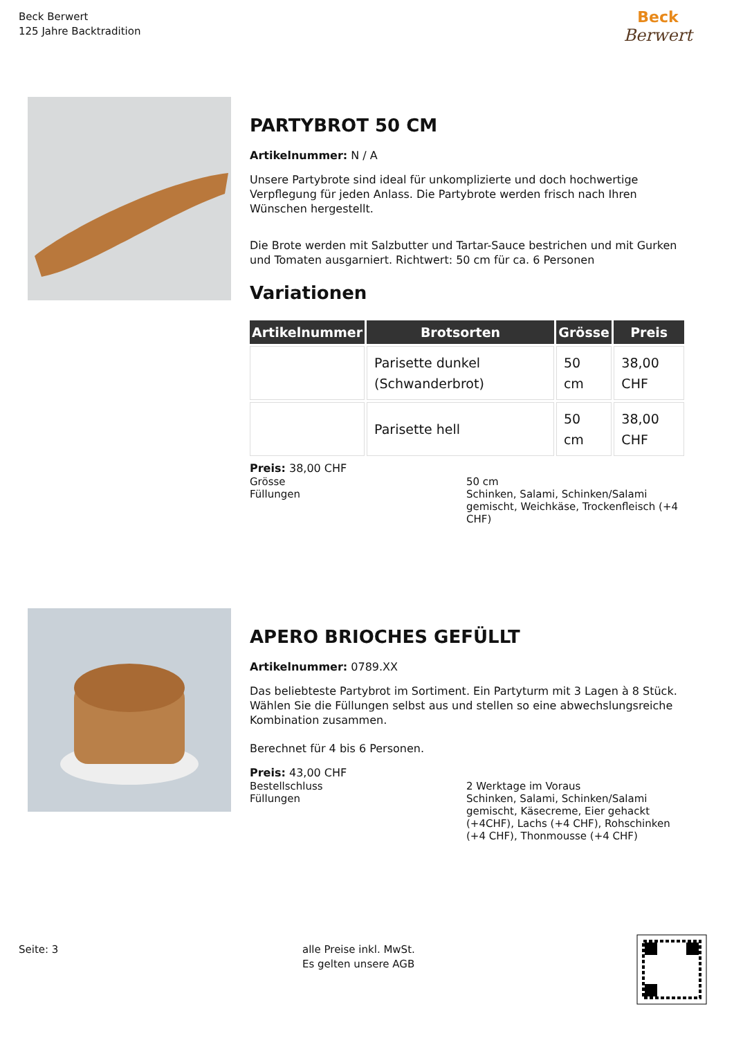Beck Berwert
125 Jahre Backtradition
Beck
Berwert
PARTYBROT 50 CM
Artikelnummer: N / A
Unsere Partybrote sind ideal für unkomplizierte und doch hochwertige Verpflegung für jeden Anlass. Die Partybrote werden frisch nach Ihren Wünschen hergestellt.
Die Brote werden mit Salzbutter und Tartar-Sauce bestrichen und mit Gurken und Tomaten ausgarniert. Richtwert: 50 cm für ca. 6 Personen
Variationen
| Artikelnummer | Brotsorten | Grösse | Preis |
| --- | --- | --- | --- |
| | Parisette dunkel (Schwanderbrot) | 50 cm | 38,00 CHF |
| | Parisette hell | 50 cm | 38,00 CHF |
Preis: 38,00 CHF
Grösse
50 cm
Füllungen
Schinken, Salami, Schinken/Salami gemischt, Weichkäse, Trockenfleisch (+4 CHF)
APERO BRIOCHES GEFÜLLT
Artikelnummer: 0789.XX
Das beliebteste Partybrot im Sortiment. Ein Partyturm mit 3 Lagen à 8 Stück.
Wählen Sie die Füllungen selbst aus und stellen so eine abwechslungsreiche Kombination zusammen.
Berechnet für 4 bis 6 Personen.
Preis: 43,00 CHF
Bestellschluss
2 Werktage im Voraus
Füllungen
Schinken, Salami, Schinken/Salami gemischt, Käsecreme, Eier gehackt (+4CHF), Lachs (+4 CHF), Rohschinken (+4 CHF), Thonmousse (+4 CHF)
Seite: 3
alle Preise inkl. MwSt.
Es gelten unsere AGB